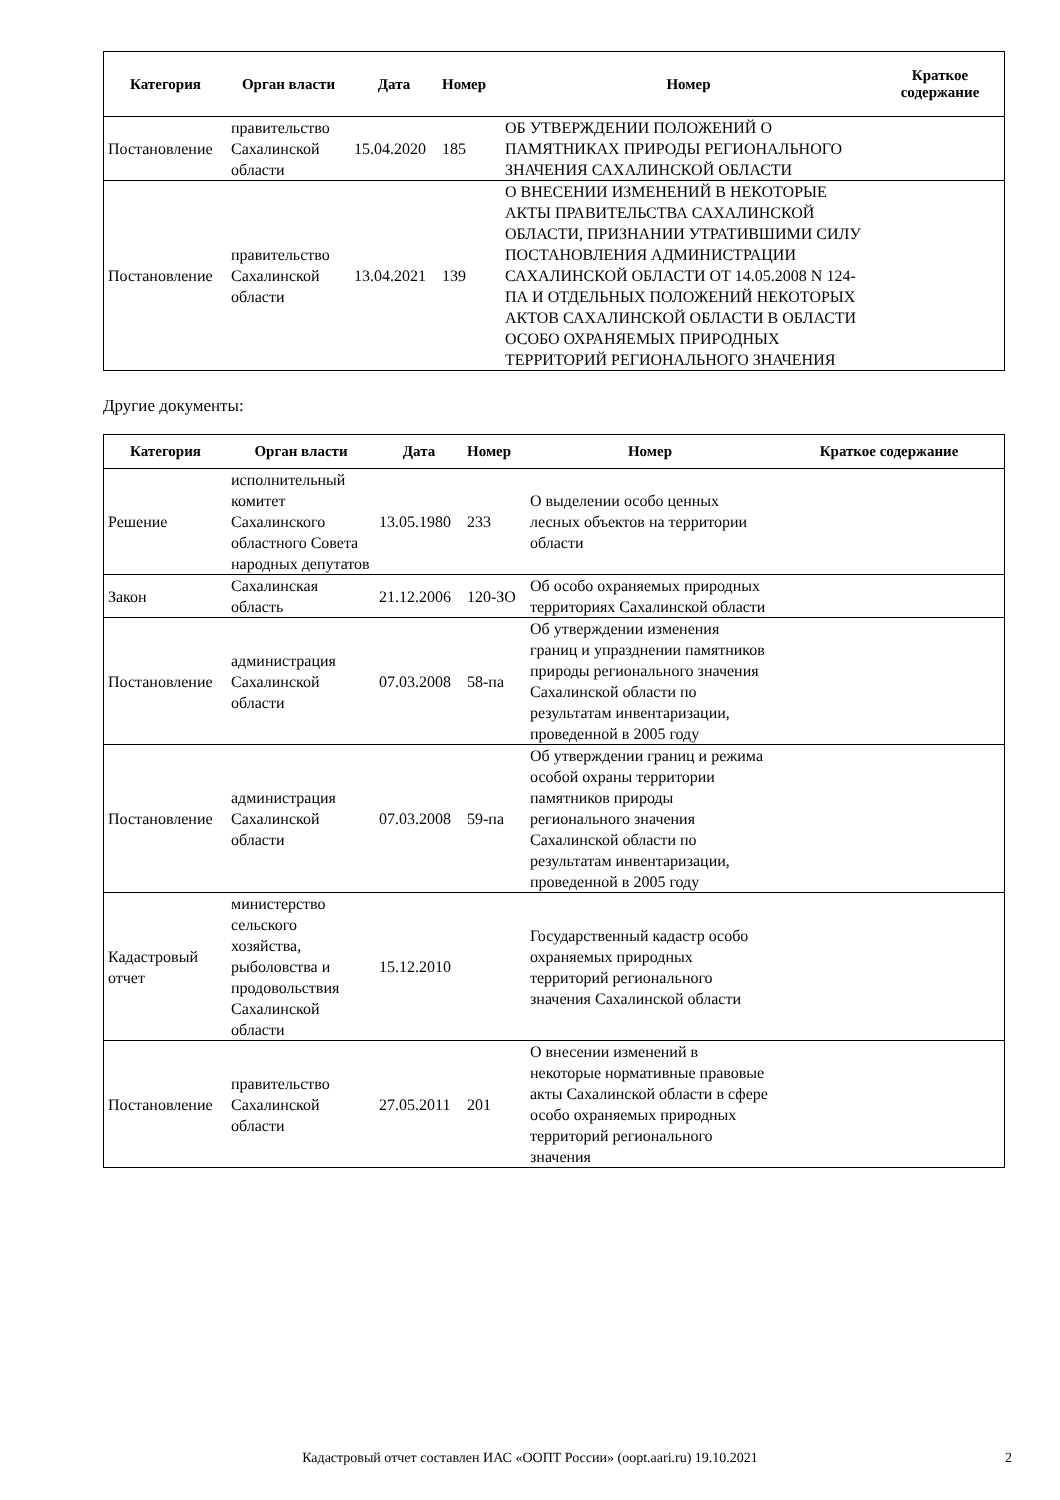| Категория | Орган власти | Дата | Номер | Номер | Краткое содержание |
| --- | --- | --- | --- | --- | --- |
| Постановление | правительство Сахалинской области | 15.04.2020 | 185 | ОБ УТВЕРЖДЕНИИ ПОЛОЖЕНИЙ О ПАМЯТНИКАХ ПРИРОДЫ РЕГИОНАЛЬНОГО ЗНАЧЕНИЯ САХАЛИНСКОЙ ОБЛАСТИ | |
| Постановление | правительство Сахалинской области | 13.04.2021 | 139 | О ВНЕСЕНИИ ИЗМЕНЕНИЙ В НЕКОТОРЫЕ АКТЫ ПРАВИТЕЛЬСТВА САХАЛИНСКОЙ ОБЛАСТИ, ПРИЗНАНИИ УТРАТИВШИМИ СИЛУ ПОСТАНОВЛЕНИЯ АДМИНИСТРАЦИИ САХАЛИНСКОЙ ОБЛАСТИ ОТ 14.05.2008 N 124-ПА И ОТДЕЛЬНЫХ ПОЛОЖЕНИЙ НЕКОТОРЫХ АКТОВ САХАЛИНСКОЙ ОБЛАСТИ В ОБЛАСТИ ОСОБО ОХРАНЯЕМЫХ ПРИРОДНЫХ ТЕРРИТОРИЙ РЕГИОНАЛЬНОГО ЗНАЧЕНИЯ | |
Другие документы:
| Категория | Орган власти | Дата | Номер | Номер | Краткое содержание |
| --- | --- | --- | --- | --- | --- |
| Решение | исполнительный комитет Сахалинского областного Совета народных депутатов | 13.05.1980 | 233 | О выделении особо ценных лесных объектов на территории области | |
| Закон | Сахалинская область | 21.12.2006 | 120-ЗО | Об особо охраняемых природных территориях Сахалинской области | |
| Постановление | администрация Сахалинской области | 07.03.2008 | 58-па | Об утверждении изменения границ и упразднении памятников природы регионального значения Сахалинской области по результатам инвентаризации, проведенной в 2005 году | |
| Постановление | администрация Сахалинской области | 07.03.2008 | 59-па | Об утверждении границ и режима особой охраны территории памятников природы регионального значения Сахалинской области по результатам инвентаризации, проведенной в 2005 году | |
| Кадастровый отчет | министерство сельского хозяйства, рыболовства и продовольствия Сахалинской области | 15.12.2010 | | Государственный кадастр особо охраняемых природных территорий регионального значения Сахалинской области | |
| Постановление | правительство Сахалинской области | 27.05.2011 | 201 | О внесении изменений в некоторые нормативные правовые акты Сахалинской области в сфере особо охраняемых природных территорий регионального значения | |
Кадастровый отчет составлен ИАС «ООПТ России» (oopt.aari.ru) 19.10.2021 2